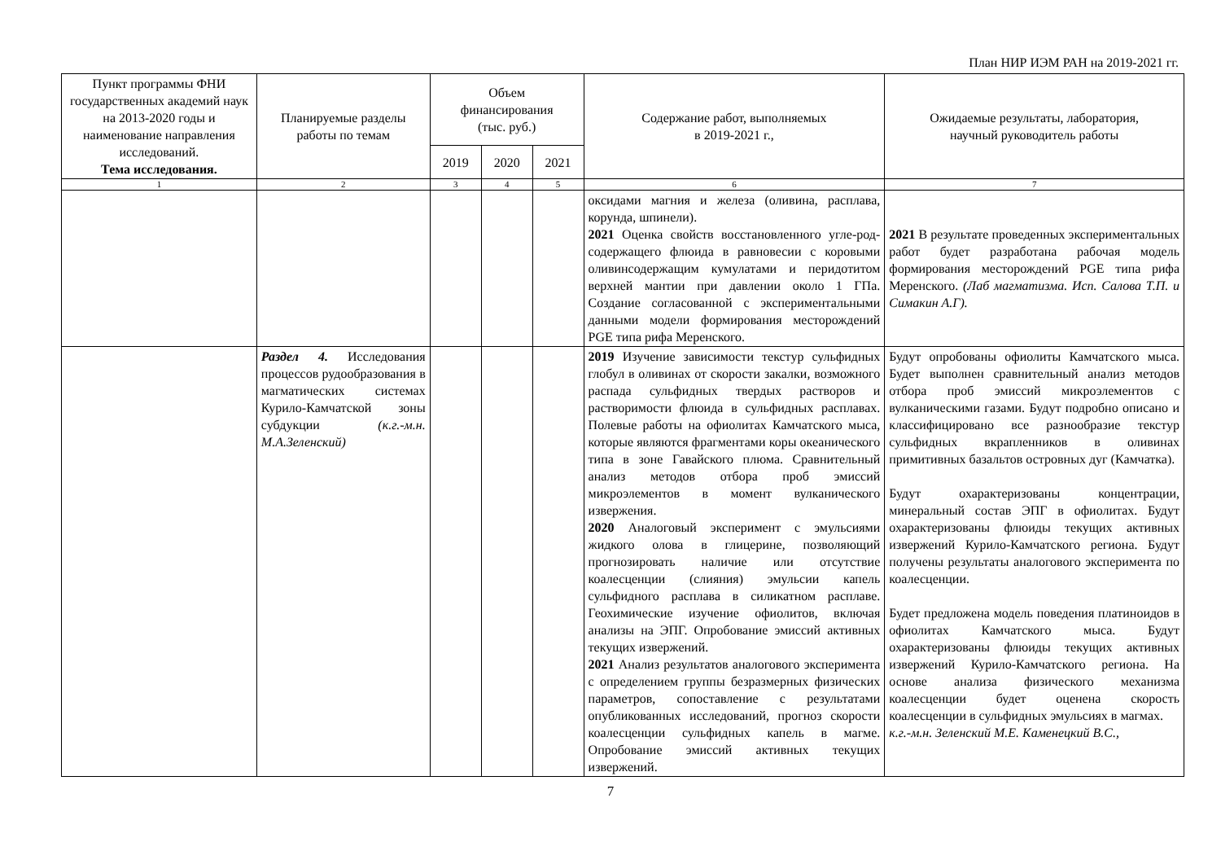План НИР ИЭМ РАН на 2019-2021 гг.
| Пункт программы ФНИ государственных академий наук на 2013-2020 годы и наименование направления исследований. Тема исследования. | Планируемые разделы работы по темам | Объем финансирования (тыс. руб.) | | | Содержание работ, выполняемых в 2019-2021 г., | Ожидаемые результаты, лаборатория, научный руководитель работы |
| --- | --- | --- | --- | --- | --- | --- |
| | | 2019 | 2020 | 2021 | | |
| 1 | 2 | 3 | 4 | 5 | 6 | 7 |
| | | | | | оксидами магния и железа (оливина, расплава, корунда, шпинели). 2021 Оценка свойств восстановленного угле-род-содержащего флюида в равновесии с коровыми оливинсодержащим кумулатами и перидотитом верхней мантии при давлении около 1 ГПа. Создание согласованной с экспериментальными данными модели формирования месторождений PGE типа рифа Меренского. | 2021 В результате проведенных экспериментальных работ будет разработана рабочая модель формирования месторождений PGE типа рифа Меренского. (Лаб магматизма. Исп. Салова Т.П. и Симакин А.Г). |
| | Раздел 4. Исследования процессов рудообразования в магматических системах Курило-Камчатской зоны субдукции (к.г.-м.н. М.А.Зеленский) | | | | 2019 Изучение зависимости текстур сульфидных глобул в оливинах от скорости закалки, возможного распада сульфидных твердых растворов и растворимости флюида в сульфидных расплавах. Полевые работы на офиолитах Камчатского мыса, которые являются фрагментами коры океанического типа в зоне Гавайского плюма. Сравнительный анализ методов отбора проб эмиссий микроэлементов в момент вулканического извержения. 2020 Аналоговый эксперимент с эмульсиями жидкого олова в глицерине, позволяющий прогнозировать наличие или отсутствие коалесценции (слияния) эмульсии капель сульфидного расплава в силикатном расплаве. Геохимические изучение офиолитов, включая анализы на ЭПГ. Опробование эмиссий активных текущих извержений. 2021 Анализ результатов аналогового эксперимента с определением группы безразмерных физических параметров, сопоставление с результатами опубликованных исследований, прогноз скорости коалесценции сульфидных капель в магме. Опробование эмиссий активных текущих извержений. | Будут опробованы офиолиты Камчатского мыса. Будет выполнен сравнительный анализ методов отбора проб эмиссий микроэлементов с вулканическими газами. Будут подробно описано и классифицировано все разнообразие текстур сульфидных вкрапленников в оливинах примитивных базальтов островных дуг (Камчатка). Будут охарактеризованы концентрации, минеральный состав ЭПГ в офиолитах. Будут охарактеризованы флюиды текущих активных извержений Курило-Камчатского региона. Будут получены результаты аналогового эксперимента по коалесценции. Будет предложена модель поведения платиноидов в офиолитах Камчатского мыса. Будут охарактеризованы флюиды текущих активных извержений Курило-Камчатского региона. На основе анализа физического механизма коалесценции будет оценена скорость коалесценции в сульфидных эмульсиях в магмах. к.г.-м.н. Зеленский М.Е. Каменецкий В.С., |
7